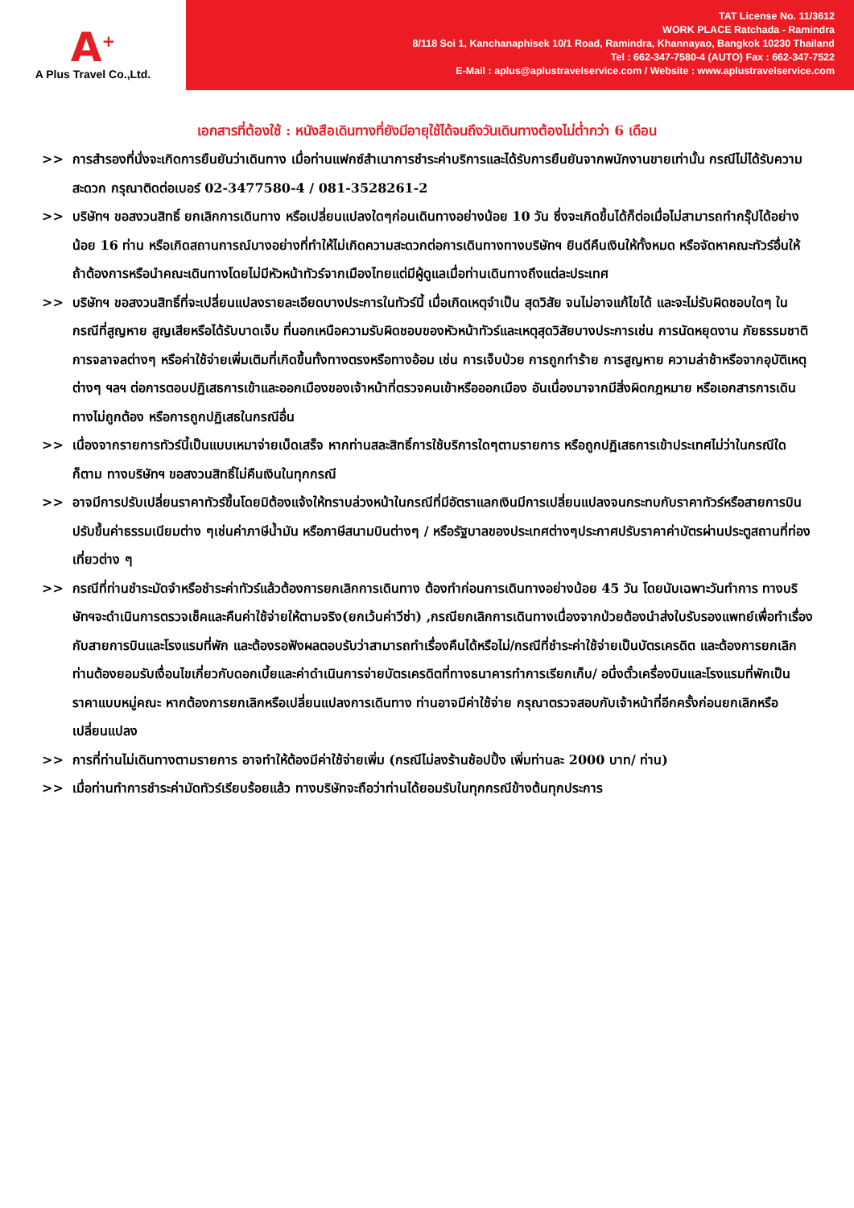A<sup>+</sup>
A Plus Travel Co.,Ltd.
TAT License No. 11/3612
WORK PLACE Ratchada - Ramindra
8/118 Soi 1, Kanchanaphisek 10/1 Road, Ramindra, Khannayao, Bangkok 10230 Thailand
Tel : 662-347-7580-4 (AUTO) Fax : 662-347-7522
E-Mail : aplus@aplustravelservice.com / Website : www.aplustravelservice.com
เอกสารที่ต้องใช้ : หนังสือเดินทางที่ยังมีอายุใช้ได้จนถึงวันเดินทางต้องไม่ต่ำกว่า 6 เดือน
>> การสำรองที่นั่งจะเกิดการยืนยันว่าเดินทาง เมื่อท่านแฟกซ์สำเนาการชำระค่าบริการและได้รับการยืนยันจากพนักงานขายเท่านั้น กรณีไม่ได้รับความสะดวก กรุณาติดต่อเบอร์ 02-3477580-4 / 081-3528261-2
>> บริษัทฯ ขอสงวนสิทธิ์ ยกเลิกการเดินทาง หรือเปลี่ยนแปลงใดๆก่อนเดินทางอย่างน้อย 10 วัน ซึ่งจะเกิดขึ้นได้ก็ต่อเมื่อไม่สามารถทำกรุ๊ปได้อย่างน้อย 16 ท่าน หรือเกิดสถานการณ์บางอย่างที่ทำให้ไม่เกิดความสะดวกต่อการเดินทางทางบริษัทฯ ยินดีคืนเงินให้ทั้งหมด หรือจัดหาคณะทัวร์อื่นให้ถ้าต้องการหรือนำคณะเดินทางโดยไม่มีหัวหน้าทัวร์จากเมืองไทยแต่มีผู้ดูแลเมื่อท่านเดินทางถึงแต่ละประเทศ
>> บริษัทฯ ขอสงวนสิทธิ์ที่จะเปลี่ยนแปลงรายละเอียดบางประการในทัวร์นี้ เมื่อเกิดเหตุจำเป็น สุดวิสัย จนไม่อาจแก้ไขได้ และจะไม่รับผิดชอบใดๆ ในกรณีที่สูญหาย สูญเสียหรือได้รับบาดเจ็บ ที่นอกเหนือความรับผิดชอบของหัวหน้าทัวร์และเหตุสุดวิสัยบางประการเช่น การนัดหยุดงาน ภัยธรรมชาติ การจลาจลต่างๆ หรือค่าใช้จ่ายเพิ่มเติมที่เกิดขึ้นทั้งทางตรงหรือทางอ้อม เช่น การเจ็บป่วย การถูกทำร้าย การสูญหาย ความล่าช้าหรือจากอุบัติเหตุต่างๆ ฯลฯ ต่อการตอบปฏิเสธการเข้าและออกเมืองของเจ้าหน้าที่ตรวจคนเข้าหรือออกเมือง อันเนื่องมาจากมีสิ่งผิดกฎหมาย หรือเอกสารการเดินทางไม่ถูกต้อง หรือการถูกปฏิเสธในกรณีอื่น
>> เนื่องจากรายการทัวร์นี้เป็นแบบเหมาจ่ายเบ็ดเสร็จ หากท่านสละสิทธิ์การใช้บริการใดๆตามรายการ หรือถูกปฏิเสธการเข้าประเทศไม่ว่าในกรณีใดก็ตาม ทางบริษัทฯ ขอสงวนสิทธิ์ไม่คืนเงินในทุกกรณี
>> อาจมีการปรับเปลี่ยนราคาทัวร์ขึ้นโดยมิต้องแจ้งให้ทราบล่วงหน้าในกรณีที่มีอัตราแลกเงินมีการเปลี่ยนแปลงจนกระทบกับราคาทัวร์หรือสายการบินปรับขึ้นค่าธรรมเนียมต่าง ๆเช่นค่าภาษีน้ำมัน หรือภาษีสนามบินต่างๆ / หรือรัฐบาลของประเทศต่างๆประกาศปรับราคาค่าบัตรผ่านประตูสถานที่ท่องเที่ยวต่าง ๆ
>> กรณีที่ท่านชำระมัดจำหรือชำระค่าทัวร์แล้วต้องการยกเลิกการเดินทาง ต้องทำก่อนการเดินทางอย่างน้อย 45 วัน โดยนับเฉพาะวันทำการ ทางบริษัทฯจะดำเนินการตรวจเช็คและคืนค่าใช้จ่ายให้ตามจริง(ยกเว้นค่าวีซ่า) ,กรณียกเลิกการเดินทางเนื่องจากป่วยต้องนำส่งใบรับรองแพทย์เพื่อทำเรื่องกับสายการบินและโรงแรมที่พัก และต้องรอฟังผลตอบรับว่าสามารถทำเรื่องคืนได้หรือไม่/กรณีที่ชำระค่าใช้จ่ายเป็นบัตรเครดิต และต้องการยกเลิกท่านต้องยอมรับเงื่อนไขเกี่ยวกับดอกเบี้ยและค่าดำเนินการจ่ายบัตรเครดิตที่ทางธนาคารทำการเรียกเก็บ/ อนึ่งตั๋วเครื่องบินและโรงแรมที่พักเป็นราคาแบบหมู่คณะ หากต้องการยกเลิกหรือเปลี่ยนแปลงการเดินทาง ท่านอาจมีค่าใช้จ่าย กรุณาตรวจสอบกับเจ้าหน้าที่อีกครั้งก่อนยกเลิกหรือเปลี่ยนแปลง
>> การที่ท่านไม่เดินทางตามรายการ อาจทำให้ต้องมีค่าใช้จ่ายเพิ่ม (กรณีไม่ลงร้านช้อปปิ้ง เพิ่มท่านละ 2000 บาท/ ท่าน)
>> เมื่อท่านทำการชำระค่ามัดทัวร์เรียบร้อยแล้ว ทางบริษัทจะถือว่าท่านได้ยอมรับในทุกกรณีข้างต้นทุกประการ